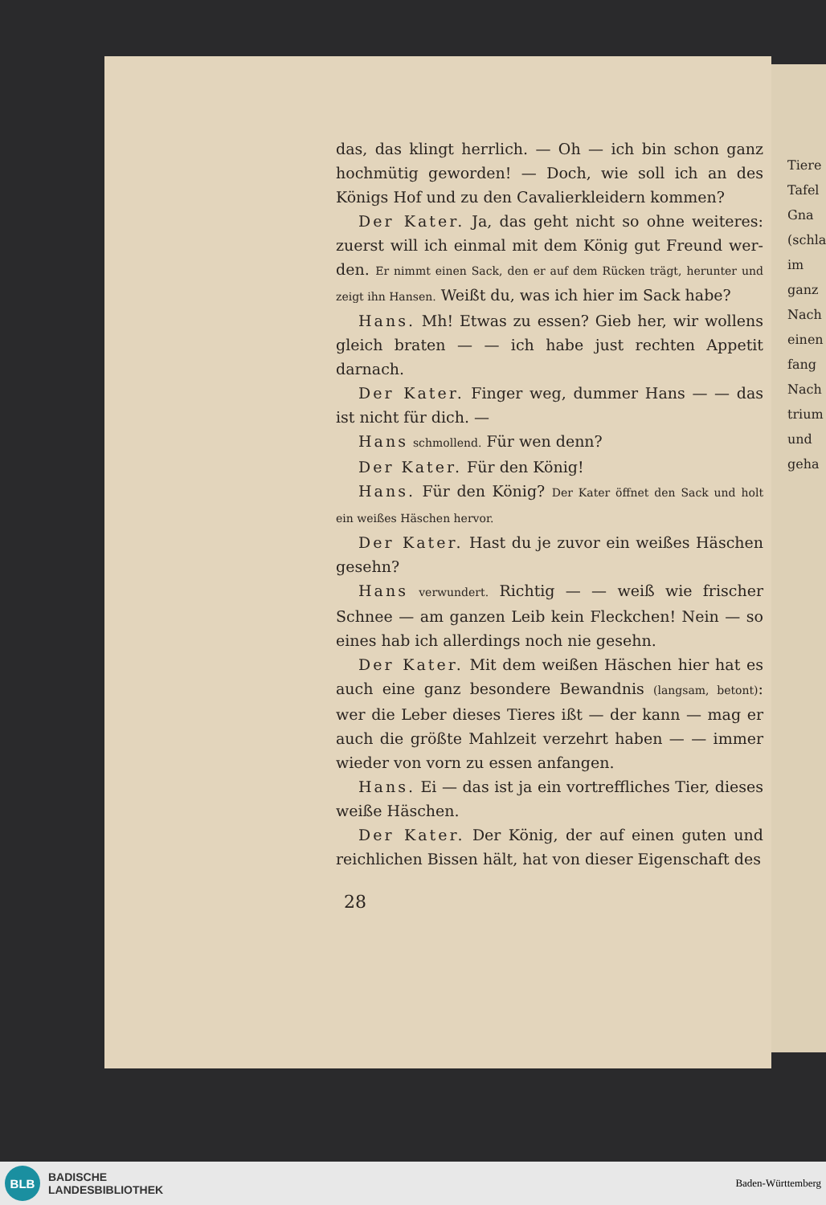das, das klingt herrlich. — Oh — ich bin schon ganz hoch­mütig geworden! — Doch, wie soll ich an des Königs Hof und zu den Cavalierkleidern kommen?
Der Kater. Ja, das geht nicht so ohne weiteres: zuerst will ich einmal mit dem König gut Freund wer­den. Er nimmt einen Sack, den er auf dem Rücken trägt, herunter und zeigt ihn Hansen. Weißt du, was ich hier im Sack habe?
Hans. Mh! Etwas zu essen? Gieb her, wir wollens gleich braten — — ich habe just rechten Appetit darnach.
Der Kater. Finger weg, dummer Hans — — das ist nicht für dich. —
Hans schmollend. Für wen denn?
Der Kater. Für den König!
Hans. Für den König? Der Kater öffnet den Sack und holt ein weißes Häschen hervor.
Der Kater. Hast du je zuvor ein weißes Häs­chen gesehn?
Hans verwundert. Richtig — — weiß wie frischer Schnee — am ganzen Leib kein Fleckchen! Nein — so eines hab ich allerdings noch nie gesehn.
Der Kater. Mit dem weißen Häschen hier hat es auch eine ganz besondere Bewandnis (langsam, betont): wer die Leber dieses Tieres ißt — der kann — mag er auch die größte Mahlzeit verzehrt haben — — immer wieder von vorn zu essen anfangen.
Hans. Ei — das ist ja ein vortreffliches Tier, dieses weiße Häschen.
Der Kater. Der König, der auf einen guten und reichlichen Bissen hält, hat von dieser Eigenschaft des
28
Tiere
Tafel
Gna
(schla
im
ganz
Nach
einen
fang
Nach
trium
und
geha
BLB
BADISCHE
LANDESBIBLIOTHEK
Baden-Württemberg